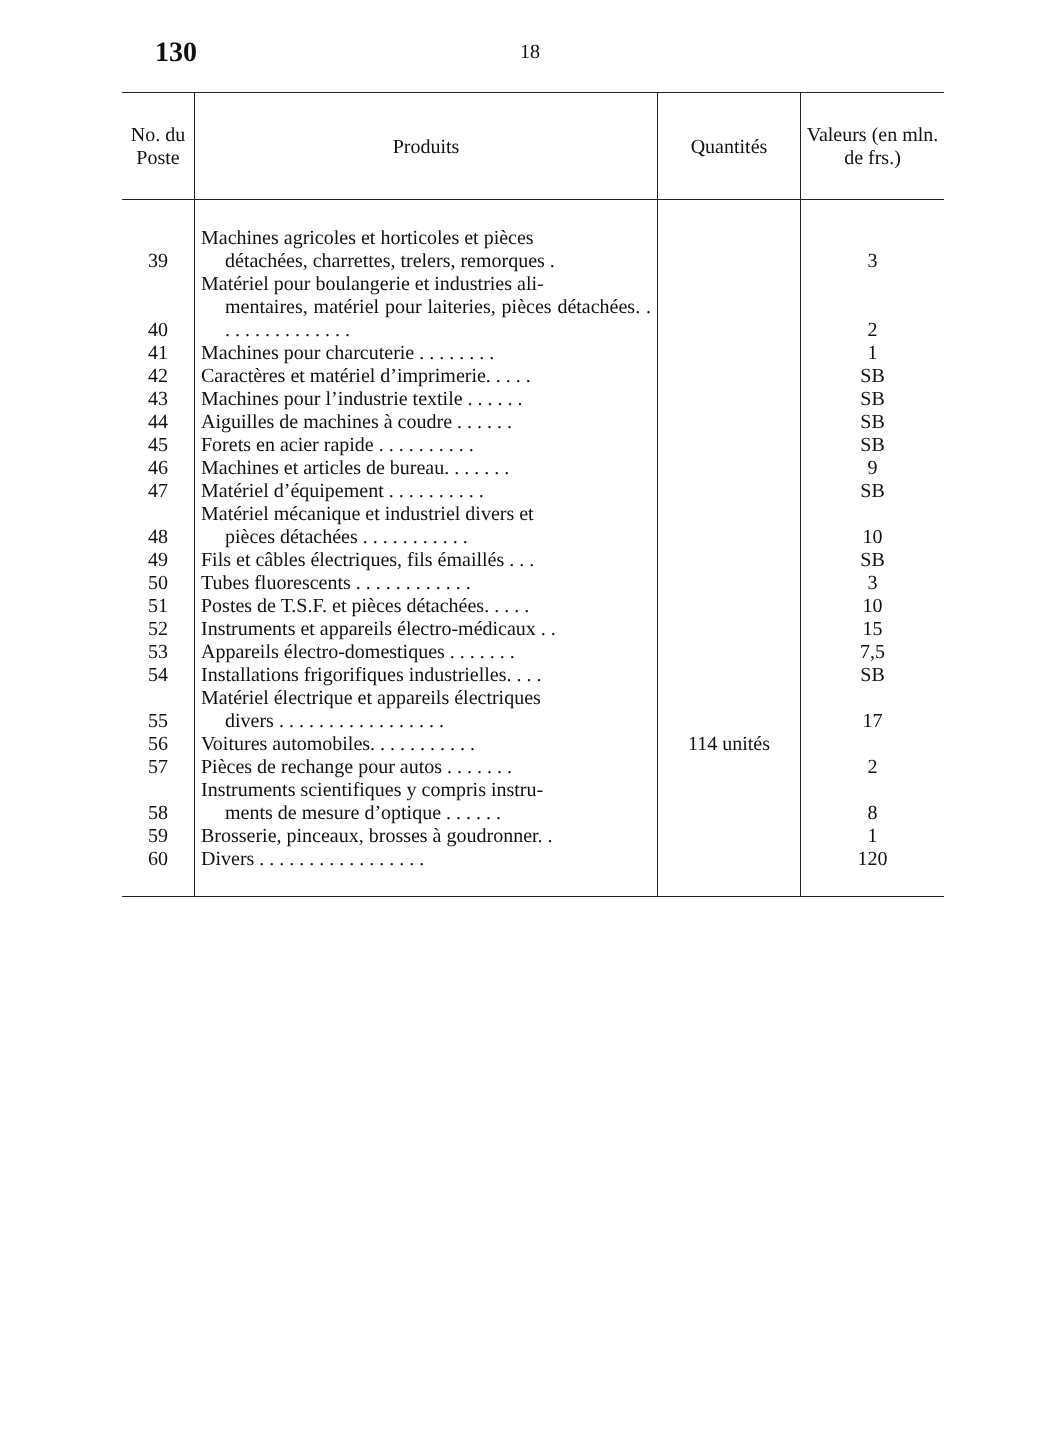130
18
| No. du Poste | Produits | Quantités | Valeurs (en mln. de frs.) |
| --- | --- | --- | --- |
| 39 | Machines agricoles et horticoles et pièces détachées, charrettes, trelers, remorques . | | 3 |
| 40 | Matériel pour boulangerie et industries ali- mentaires, matériel pour laiteries, pièces détachées. . . . . . . . . . . . . . . | | 2 |
| 41 | Machines pour charcuterie . . . . . . . . | | 1 |
| 42 | Caractères et matériel d’imprimerie. . . . . | | SB |
| 43 | Machines pour l’industrie textile . . . . . . | | SB |
| 44 | Aiguilles de machines à coudre . . . . . . | | SB |
| 45 | Forets en acier rapide . . . . . . . . . . | | SB |
| 46 | Machines et articles de bureau. . . . . . . | | 9 |
| 47 | Matériel d’équipement . . . . . . . . . . | | SB |
| 48 | Matériel mécanique et industriel divers et pièces détachées . . . . . . . . . . . | | 10 |
| 49 | Fils et câbles électriques, fils émaillés . . . | | SB |
| 50 | Tubes fluorescents . . . . . . . . . . . . | | 3 |
| 51 | Postes de T.S.F. et pièces détachées. . . . . | | 10 |
| 52 | Instruments et appareils électro-médicaux . . | | 15 |
| 53 | Appareils électro-domestiques . . . . . . . | | 7,5 |
| 54 | Installations frigorifiques industrielles. . . . | | SB |
| 55 | Matériel électrique et appareils électriques divers . . . . . . . . . . . . . . . . . | | 17 |
| 56 | Voitures automobiles. . . . . . . . . . . | 114 unités | |
| 57 | Pièces de rechange pour autos . . . . . . . | | 2 |
| 58 | Instruments scientifiques y compris instru- ments de mesure d’optique . . . . . . | | 8 |
| 59 | Brosserie, pinceaux, brosses à goudronner. . | | 1 |
| 60 | Divers . . . . . . . . . . . . . . . . . | | 120 |